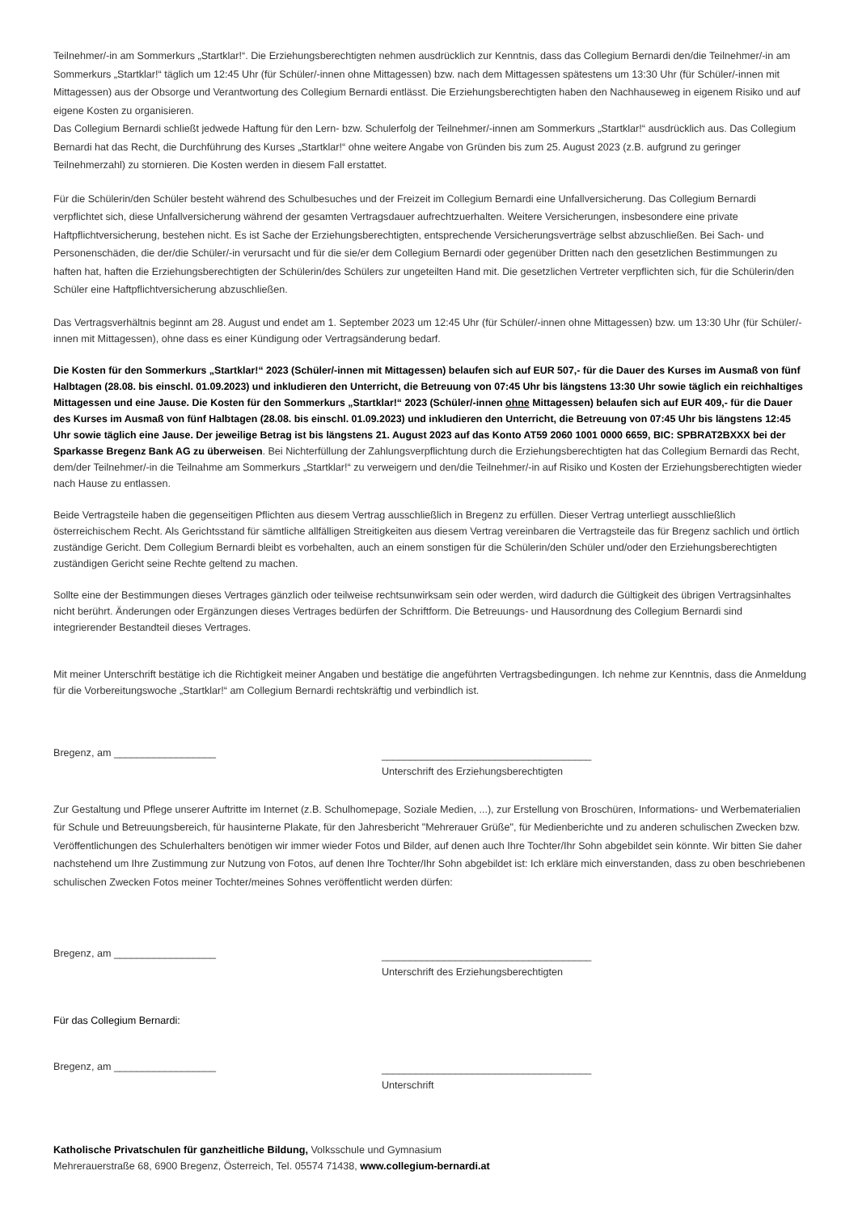Teilnehmer/-in am Sommerkurs „Startklar!“. Die Erziehungsberechtigten nehmen ausdrücklich zur Kenntnis, dass das Collegium Bernardi den/die Teilnehmer/-in am Sommerkurs „Startklar!“ täglich um 12:45 Uhr (für Schüler/-innen ohne Mittagessen) bzw. nach dem Mittagessen spätestens um 13:30 Uhr (für Schüler/-innen mit Mittagessen) aus der Obsorge und Verantwortung des Collegium Bernardi entlässt. Die Erziehungsberechtigten haben den Nachhauseweg in eigenem Risiko und auf eigene Kosten zu organisieren.
Das Collegium Bernardi schließt jedwede Haftung für den Lern- bzw. Schulerfolg der Teilnehmer/-innen am Sommerkurs „Startklar!“ ausdrücklich aus. Das Collegium Bernardi hat das Recht, die Durchführung des Kurses „Startklar!“ ohne weitere Angabe von Gründen bis zum 25. August 2023 (z.B. aufgrund zu geringer Teilnehmerzahl) zu stornieren. Die Kosten werden in diesem Fall erstattet.
Für die Schülerin/den Schüler besteht während des Schulbesuches und der Freizeit im Collegium Bernardi eine Unfallversicherung. Das Collegium Bernardi verpflichtet sich, diese Unfallversicherung während der gesamten Vertragsdauer aufrechtzuerhalten. Weitere Versicherungen, insbesondere eine private Haftpflichtversicherung, bestehen nicht. Es ist Sache der Erziehungsberechtigten, entsprechende Versicherungsverträge selbst abzuschließen. Bei Sach- und Personenschäden, die der/die Schüler/-in verursacht und für die sie/er dem Collegium Bernardi oder gegenüber Dritten nach den gesetzlichen Bestimmungen zu haften hat, haften die Erziehungsberechtigten der Schülerin/des Schülers zur ungeteilten Hand mit. Die gesetzlichen Vertreter verpflichten sich, für die Schülerin/den Schüler eine Haftpflichtversicherung abzuschließen.
Das Vertragsverhältnis beginnt am 28. August und endet am 1. September 2023 um 12:45 Uhr (für Schüler/-innen ohne Mittagessen) bzw. um 13:30 Uhr (für Schüler/-innen mit Mittagessen), ohne dass es einer Kündigung oder Vertragsänderung bedarf.
Die Kosten für den Sommerkurs „Startklar!“ 2023 (Schüler/-innen mit Mittagessen) belaufen sich auf EUR 507,- für die Dauer des Kurses im Ausmaß von fünf Halbtagen (28.08. bis einschl. 01.09.2023) und inkludieren den Unterricht, die Betreuung von 07:45 Uhr bis längstens 13:30 Uhr sowie täglich ein reichhaltiges Mittagessen und eine Jause. Die Kosten für den Sommerkurs „Startklar!“ 2023 (Schüler/-innen ohne Mittagessen) belaufen sich auf EUR 409,- für die Dauer des Kurses im Ausmaß von fünf Halbtagen (28.08. bis einschl. 01.09.2023) und inkludieren den Unterricht, die Betreuung von 07:45 Uhr bis längstens 12:45 Uhr sowie täglich eine Jause. Der jeweilige Betrag ist bis längstens 21. August 2023 auf das Konto AT59 2060 1001 0000 6659, BIC: SPBRAT2BXXX bei der Sparkasse Bregenz Bank AG zu überweisen. Bei Nichterfüllung der Zahlungsverpflichtung durch die Erziehungsberechtigten hat das Collegium Bernardi das Recht, dem/der Teilnehmer/-in die Teilnahme am Sommerkurs „Startklar!“ zu verweigern und den/die Teilnehmer/-in auf Risiko und Kosten der Erziehungsberechtigten wieder nach Hause zu entlassen.
Beide Vertragsteile haben die gegenseitigen Pflichten aus diesem Vertrag ausschließlich in Bregenz zu erfüllen. Dieser Vertrag unterliegt ausschließlich österreichischem Recht. Als Gerichtsstand für sämtliche allfälligen Streitigkeiten aus diesem Vertrag vereinbaren die Vertragsteile das für Bregenz sachlich und örtlich zuständige Gericht. Dem Collegium Bernardi bleibt es vorbehalten, auch an einem sonstigen für die Schülerin/den Schüler und/oder den Erziehungsberechtigten zuständigen Gericht seine Rechte geltend zu machen.
Sollte eine der Bestimmungen dieses Vertrages gänzlich oder teilweise rechtsunwirksam sein oder werden, wird dadurch die Gültigkeit des übrigen Vertragsinhaltes nicht berührt. Änderungen oder Ergänzungen dieses Vertrages bedürfen der Schriftform. Die Betreuungs- und Hausordnung des Collegium Bernardi sind integrierender Bestandteil dieses Vertrages.
Mit meiner Unterschrift bestätige ich die Richtigkeit meiner Angaben und bestätige die angeführten Vertragsbedingungen. Ich nehme zur Kenntnis, dass die Anmeldung für die Vorbereitungswoche „Startklar!“ am Collegium Bernardi rechtskräftig und verbindlich ist.
Bregenz, am __________________
_____________________________________
Unterschrift des Erziehungsberechtigten
Zur Gestaltung und Pflege unserer Auftritte im Internet (z.B. Schulhomepage, Soziale Medien, ...), zur Erstellung von Broschüren, Informations- und Werbematerialien für Schule und Betreuungsbereich, für hausinterne Plakate, für den Jahresbericht "Mehrerauer Grüße", für Medienberichte und zu anderen schulischen Zwecken bzw. Veröffentlichungen des Schulerhalters benötigen wir immer wieder Fotos und Bilder, auf denen auch Ihre Tochter/Ihr Sohn abgebildet sein könnte. Wir bitten Sie daher nachstehend um Ihre Zustimmung zur Nutzung von Fotos, auf denen Ihre Tochter/Ihr Sohn abgebildet ist: Ich erkläre mich einverstanden, dass zu oben beschriebenen schulischen Zwecken Fotos meiner Tochter/meines Sohnes veröffentlicht werden dürfen:
Bregenz, am __________________
_____________________________________
Unterschrift des Erziehungsberechtigten
Für das Collegium Bernardi:
Bregenz, am __________________
_____________________________________
Unterschrift
Katholische Privatschulen für ganzheitliche Bildung, Volksschule und Gymnasium
Mehrerauerstraße 68, 6900 Bregenz, Österreich, Tel. 05574 71438, www.collegium-bernardi.at